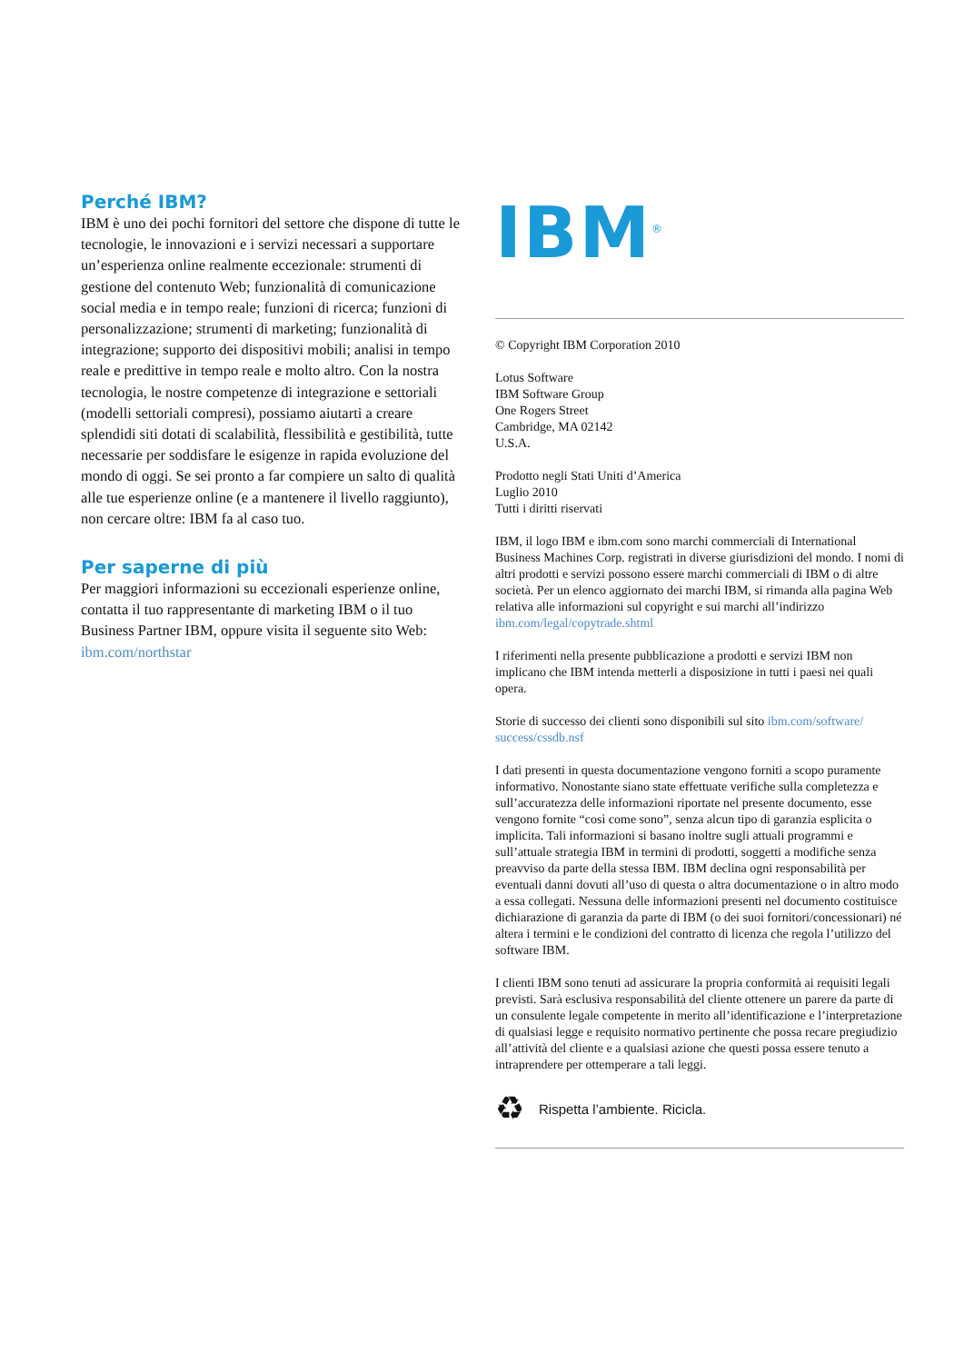Perché IBM?
IBM è uno dei pochi fornitori del settore che dispone di tutte le tecnologie, le innovazioni e i servizi necessari a supportare un’esperienza online realmente eccezionale: strumenti di gestione del contenuto Web; funzionalità di comunicazione social media e in tempo reale; funzioni di ricerca; funzioni di personalizzazione; strumenti di marketing; funzionalità di integrazione; supporto dei dispositivi mobili; analisi in tempo reale e predittive in tempo reale e molto altro. Con la nostra tecnologia, le nostre competenze di integrazione e settoriali (modelli settoriali compresi), possiamo aiutarti a creare splendidi siti dotati di scalabilità, flessibilità e gestibilità, tutte necessarie per soddisfare le esigenze in rapida evoluzione del mondo di oggi. Se sei pronto a far compiere un salto di qualità alle tue esperienze online (e a mantenere il livello raggiunto), non cercare oltre: IBM fa al caso tuo.
Per saperne di più
Per maggiori informazioni su eccezionali esperienze online, contatta il tuo rappresentante di marketing IBM o il tuo Business Partner IBM, oppure visita il seguente sito Web: ibm.com/northstar
IBM<sup>®</sup>
© Copyright IBM Corporation 2010
Lotus Software
IBM Software Group
One Rogers Street
Cambridge, MA 02142
U.S.A.
Prodotto negli Stati Uniti d’America
Luglio 2010
Tutti i diritti riservati
IBM, il logo IBM e ibm.com sono marchi commerciali di International Business Machines Corp. registrati in diverse giurisdizioni del mondo. I nomi di altri prodotti e servizi possono essere marchi commerciali di IBM o di altre società. Per un elenco aggiornato dei marchi IBM, si rimanda alla pagina Web relativa alle informazioni sul copyright e sui marchi all’indirizzo ibm.com/legal/copytrade.shtml
I riferimenti nella presente pubblicazione a prodotti e servizi IBM non implicano che IBM intenda metterli a disposizione in tutti i paesi nei quali opera.
Storie di successo dei clienti sono disponibili sul sito ibm.com/software/ success/cssdb.nsf
I dati presenti in questa documentazione vengono forniti a scopo puramente informativo. Nonostante siano state effettuate verifiche sulla completezza e sull’accuratezza delle informazioni riportate nel presente documento, esse vengono fornite “così come sono”, senza alcun tipo di garanzia esplicita o implicita. Tali informazioni si basano inoltre sugli attuali programmi e sull’attuale strategia IBM in termini di prodotti, soggetti a modifiche senza preavviso da parte della stessa IBM. IBM declina ogni responsabilità per eventuali danni dovuti all’uso di questa o altra documentazione o in altro modo a essa collegati. Nessuna delle informazioni presenti nel documento costituisce dichiarazione di garanzia da parte di IBM (o dei suoi fornitori/concessionari) né altera i termini e le condizioni del contratto di licenza che regola l’utilizzo del software IBM.
I clienti IBM sono tenuti ad assicurare la propria conformità ai requisiti legali previsti. Sarà esclusiva responsabilità del cliente ottenere un parere da parte di un consulente legale competente in merito all’identificazione e l’interpretazione di qualsiasi legge e requisito normativo pertinente che possa recare pregiudizio all’attività del cliente e a qualsiasi azione che questi possa essere tenuto a intraprendere per ottemperare a tali leggi.
♻ Rispetta l’ambiente. Ricicla.